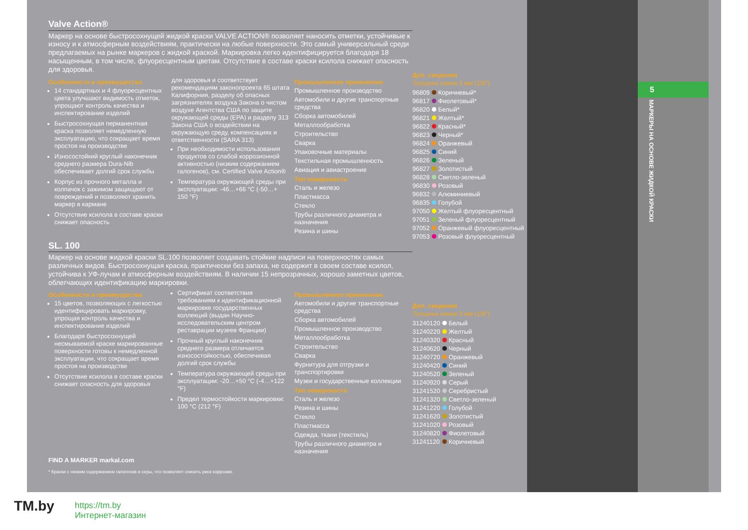Valve Action®
Маркер на основе быстросохнущей жидкой краски VALVE ACTION® позволяет наносить отметки, устойчивые к износу и к атмосферным воздействиям, практически на любые поверхности. Это самый универсальный среди предлагаемых на рынке маркеров с жидкой краской. Маркировка легко идентифицируется благодаря 18 насыщенным, в том числе, флуоресцентным цветам. Отсутствие в составе краски ксилола снижает опасность для здоровья.
Особенности и преимущества
14 стандартных и 4 флуоресцентных цвета улучшают видимость отметок, упрощают контроль качества и инспектирование изделий
Быстросохнущая перманентная краска позволяет немедленную эксплуатацию, что сокращает время простоя на производстве
Износостойкий круглый наконечник среднего размера Dura-Nib обеспечивает долгий срок службы
Корпус из прочного металла и колпачок с зажимом защищают от повреждений и позволяют хранить маркер в кармане
Отсутствие ксилола в составе краски снижает опасность
для здоровья и соответствует рекомендациям законопроекта 65 штата Калифорния, разделу об опасных загрязнителях воздуха Закона о чистом воздухе Агентства США по защите окружающей среды (EPA) и разделу 313 Закона США о воздействии на окружающую среду, компенсациях и ответственности (SARA 313)
При необходимости использования продуктов со слабой коррозионной активностью (низким содержанием галогенов), см. Certified Valve Action®
Температура окружающей среды при эксплуатации: -46…+66 °C (-50…+ 150 °F)
Промышленное применение
Промышленное производство
Автомобили и другие транспортные средства
Сборка автомобилей
Металлообработка
Строительство
Сварка
Упаковочные материалы
Текстильная промышленность
Авиация и авиастроение
Тип поверхности
Сталь и железо
Пластмасса
Стекло
Трубы различного диаметра и назначения
Резина и шины
SL. 100
Маркер на основе жидкой краски SL.100 позволяет создавать стойкие надписи на поверхностях самых различных видов. Быстросохнущая краска, практически без запаха, не содержит в своем составе ксилол, устойчива к УФ-лучам и атмосферным воздействиям. В наличии 15 непрозрачных, хорошо заметных цветов, облегчающих идентификацию маркировки.
Особенности и преимущества
15 цветов, позволяющих с легкостью идентифицировать маркировку, упрощая контроль качества и инспектирование изделий
Благодаря быстросохнущей несмываемой краске маркированные поверхности готовы к немедленной эксплуатации, что сокращает время простоя на производстве
Отсутствие ксилола в составе краски снижает опасность для здоровья
Сертификат соответствия требованиям к идентификационной маркировке государственных коллекций (выдан Научно-исследовательским центром реставрации музеев Франции)
Прочный круглый наконечник среднего размера отличается износостойкостью, обеспечивая долгий срок службы
Температура окружающей среды при эксплуатации: -20…+50 °C (-4…+122 °F)
Предел термостойкости маркировки: 100 °C (212 °F)
Промышленное применение
Автомобили и другие транспортные средства
Сборка автомобилей
Промышленное производство
Металлообработка
Строительство
Сварка
Фурнитура для отгрузки и транспортировки
Музеи и государственные коллекции
Тип поверхности
Сталь и железо
Резина и шины
Стекло
Пластмасса
Одежда, ткани (текстиль)
Трубы различного диаметра и назначения
FIND A MARKER markal.com
* Краски с низким содержанием галогенов и серы, что позволяет снизить риск коррозии.
Доп. сведения
Толщина линии 3 мм (1/8")
| 96809 | Коричневый* |
| 96817 | Фиолетовый* |
| 96820 | Белый* |
| 96821 | Желтый* |
| 96822 | Красный* |
| 96823 | Черный* |
| 96824 | Оранжевый |
| 96825 | Синий |
| 96826 | Зеленый |
| 96827 | Золотистый |
| 96828 | Светло-зеленый |
| 96830 | Розовый |
| 96832 | Алюминиевый |
| 96835 | Голубой |
| 97050 | Желтый флуоресцентный |
| 97051 | Зеленый флуоресцентный |
| 97052 | Оранжевый флуоресцентный |
| 97053 | Розовый флуоресцентный |
Доп. сведения
Толщина линии 3 мм (1/8")
| 31240120 | Белый |
| 31240220 | Желтый |
| 31240320 | Красный |
| 31240620 | Черный |
| 31240720 | Оранжевый |
| 31240420 | Синий |
| 31240520 | Зеленый |
| 31240920 | Серый |
| 31241520 | Серебристый |
| 31241320 | Светло-зеленый |
| 31241220 | Голубой |
| 31241620 | Золотистый |
| 31241020 | Розовый |
| 31240820 | Фиолетовый |
| 31241120 | Коричневый |
5
МАРКЕРЫ НА ОСНОВЕ ЖИДКОЙ КРАСКИ
TM.by
https://tm.by
Интернет-магазин